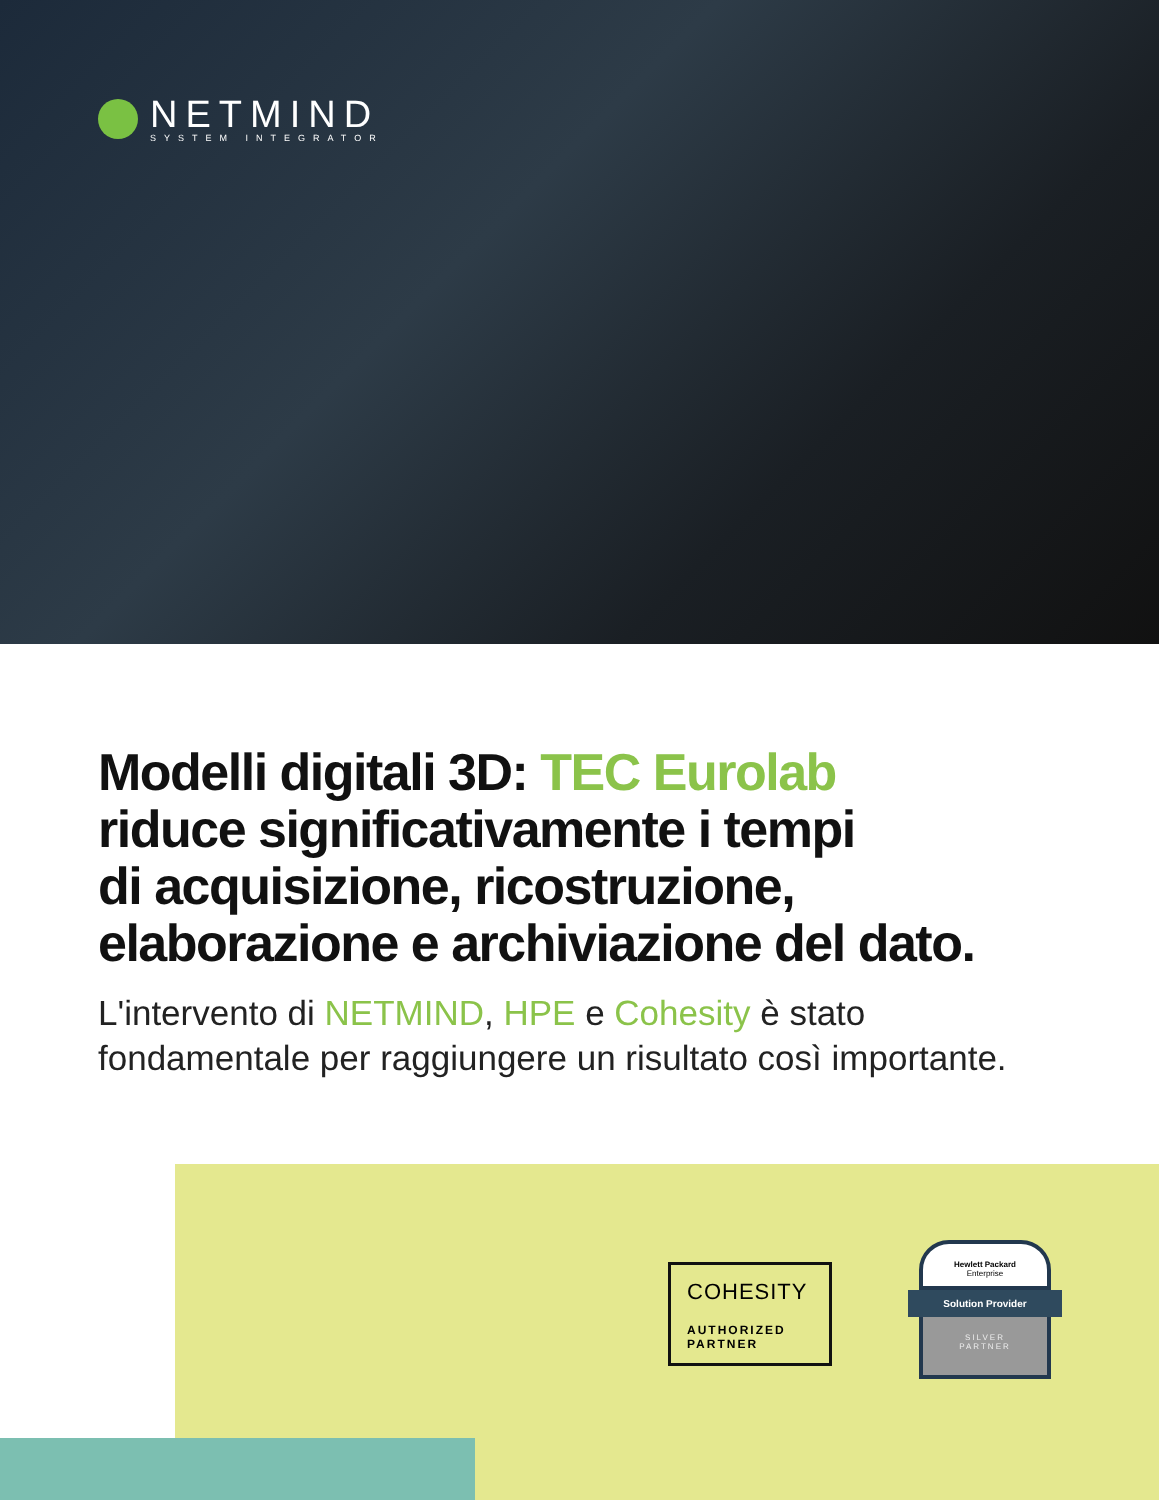NETMIND
SYSTEM INTEGRATOR
Modelli digitali 3D: TEC Eurolab
riduce significativamente i tempi
di acquisizione, ricostruzione,
elaborazione e archiviazione del dato.
L'intervento di NETMIND, HPE e Cohesity è stato
fondamentale per raggiungere un risultato così importante.
COHESITY
AUTHORIZED
PARTNER
Hewlett Packard
Enterprise
Solution Provider
SILVER
PARTNER